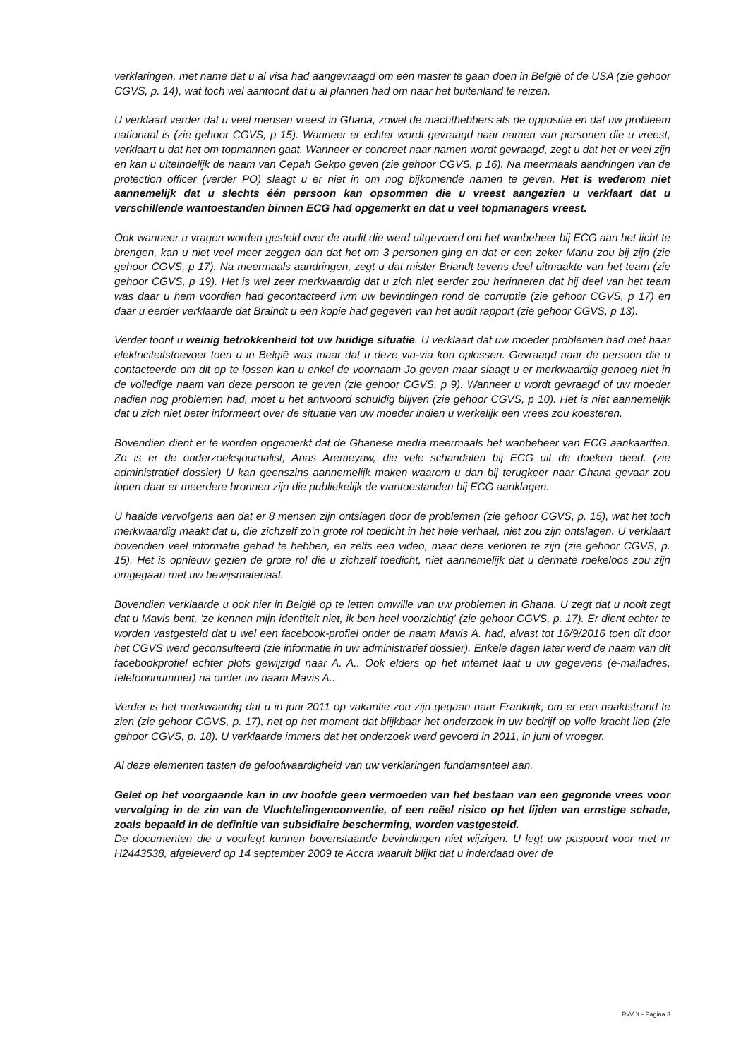verklaringen, met name dat u al visa had aangevraagd om een master te gaan doen in België of de USA (zie gehoor CGVS, p. 14), wat toch wel aantoont dat u al plannen had om naar het buitenland te reizen.
U verklaart verder dat u veel mensen vreest in Ghana, zowel de machthebbers als de oppositie en dat uw probleem nationaal is (zie gehoor CGVS, p 15). Wanneer er echter wordt gevraagd naar namen van personen die u vreest, verklaart u dat het om topmannen gaat. Wanneer er concreet naar namen wordt gevraagd, zegt u dat het er veel zijn en kan u uiteindelijk de naam van Cepah Gekpo geven (zie gehoor CGVS, p 16). Na meermaals aandringen van de protection officer (verder PO) slaagt u er niet in om nog bijkomende namen te geven. Het is wederom niet aannemelijk dat u slechts één persoon kan opsommen die u vreest aangezien u verklaart dat u verschillende wantoestanden binnen ECG had opgemerkt en dat u veel topmanagers vreest.
Ook wanneer u vragen worden gesteld over de audit die werd uitgevoerd om het wanbeheer bij ECG aan het licht te brengen, kan u niet veel meer zeggen dan dat het om 3 personen ging en dat er een zeker Manu zou bij zijn (zie gehoor CGVS, p 17). Na meermaals aandringen, zegt u dat mister Briandt tevens deel uitmaakte van het team (zie gehoor CGVS, p 19). Het is wel zeer merkwaardig dat u zich niet eerder zou herinneren dat hij deel van het team was daar u hem voordien had gecontacteerd ivm uw bevindingen rond de corruptie (zie gehoor CGVS, p 17) en daar u eerder verklaarde dat Braindt u een kopie had gegeven van het audit rapport (zie gehoor CGVS, p 13).
Verder toont u weinig betrokkenheid tot uw huidige situatie. U verklaart dat uw moeder problemen had met haar elektriciteitstoevoer toen u in België was maar dat u deze via-via kon oplossen. Gevraagd naar de persoon die u contacteerde om dit op te lossen kan u enkel de voornaam Jo geven maar slaagt u er merkwaardig genoeg niet in de volledige naam van deze persoon te geven (zie gehoor CGVS, p 9). Wanneer u wordt gevraagd of uw moeder nadien nog problemen had, moet u het antwoord schuldig blijven (zie gehoor CGVS, p 10). Het is niet aannemelijk dat u zich niet beter informeert over de situatie van uw moeder indien u werkelijk een vrees zou koesteren.
Bovendien dient er te worden opgemerkt dat de Ghanese media meermaals het wanbeheer van ECG aankaartten. Zo is er de onderzoeksjournalist, Anas Aremeyaw, die vele schandalen bij ECG uit de doeken deed. (zie administratief dossier) U kan geenszins aannemelijk maken waarom u dan bij terugkeer naar Ghana gevaar zou lopen daar er meerdere bronnen zijn die publiekelijk de wantoestanden bij ECG aanklagen.
U haalde vervolgens aan dat er 8 mensen zijn ontslagen door de problemen (zie gehoor CGVS, p. 15), wat het toch merkwaardig maakt dat u, die zichzelf zo'n grote rol toedicht in het hele verhaal, niet zou zijn ontslagen. U verklaart bovendien veel informatie gehad te hebben, en zelfs een video, maar deze verloren te zijn (zie gehoor CGVS, p. 15). Het is opnieuw gezien de grote rol die u zichzelf toedicht, niet aannemelijk dat u dermate roekeloos zou zijn omgegaan met uw bewijsmateriaal.
Bovendien verklaarde u ook hier in België op te letten omwille van uw problemen in Ghana. U zegt dat u nooit zegt dat u Mavis bent, 'ze kennen mijn identiteit niet, ik ben heel voorzichtig' (zie gehoor CGVS, p. 17). Er dient echter te worden vastgesteld dat u wel een facebook-profiel onder de naam Mavis A. had, alvast tot 16/9/2016 toen dit door het CGVS werd geconsulteerd (zie informatie in uw administratief dossier). Enkele dagen later werd de naam van dit facebookprofiel echter plots gewijzigd naar A. A.. Ook elders op het internet laat u uw gegevens (e-mailadres, telefoonnummer) na onder uw naam Mavis A..
Verder is het merkwaardig dat u in juni 2011 op vakantie zou zijn gegaan naar Frankrijk, om er een naaktstrand te zien (zie gehoor CGVS, p. 17), net op het moment dat blijkbaar het onderzoek in uw bedrijf op volle kracht liep (zie gehoor CGVS, p. 18). U verklaarde immers dat het onderzoek werd gevoerd in 2011, in juni of vroeger.
Al deze elementen tasten de geloofwaardigheid van uw verklaringen fundamenteel aan.
Gelet op het voorgaande kan in uw hoofde geen vermoeden van het bestaan van een gegronde vrees voor vervolging in de zin van de Vluchtelingenconventie, of een reëel risico op het lijden van ernstige schade, zoals bepaald in de definitie van subsidiaire bescherming, worden vastgesteld.
De documenten die u voorlegt kunnen bovenstaande bevindingen niet wijzigen. U legt uw paspoort voor met nr H2443538, afgeleverd op 14 september 2009 te Accra waaruit blijkt dat u inderdaad over de
RvV X - Pagina 3